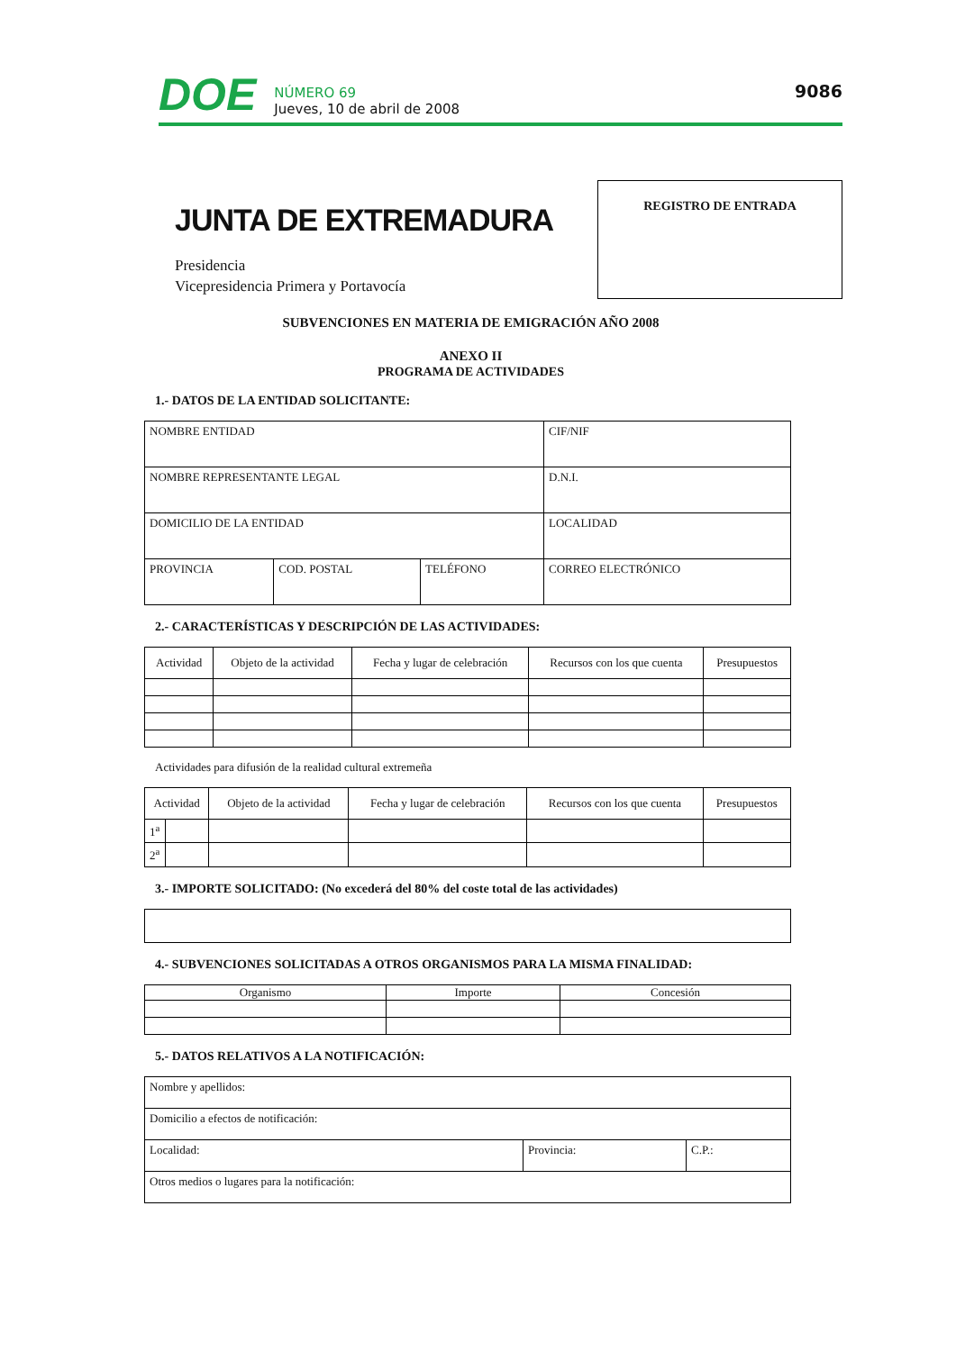DOE NÚMERO 69
Jueves, 10 de abril de 2008 9086
JUNTA DE EXTREMADURA
Presidencia
Vicepresidencia Primera y Portavocía
REGISTRO DE ENTRADA
SUBVENCIONES EN MATERIA DE EMIGRACIÓN AÑO 2008
ANEXO II
PROGRAMA DE ACTIVIDADES
1.- DATOS DE LA ENTIDAD SOLICITANTE:
| NOMBRE ENTIDAD | | | CIF/NIF |
| NOMBRE REPRESENTANTE LEGAL | | | D.N.I. |
| DOMICILIO DE LA ENTIDAD | | | LOCALIDAD |
| PROVINCIA | COD. POSTAL | TELÉFONO | CORREO ELECTRÓNICO |
2.- CARACTERÍSTICAS Y DESCRIPCIÓN DE LAS ACTIVIDADES:
| Actividad | Objeto de la actividad | Fecha y lugar de celebración | Recursos con los que cuenta | Presupuestos |
| --- | --- | --- | --- | --- |
Actividades para difusión de la realidad cultural extremeña
| Actividad | | Objeto de la actividad | Fecha y lugar de celebración | Recursos con los que cuenta | Presupuestos |
| --- | --- | --- | --- | --- | --- |
| 1<sup>a</sup> | | | | | |
| 2<sup>a</sup> | | | | | |
3.- IMPORTE SOLICITADO: (No excederá del 80% del coste total de las actividades)
4.- SUBVENCIONES SOLICITADAS A OTROS ORGANISMOS PARA LA MISMA FINALIDAD:
| Organismo | Importe | Concesión |
| --- | --- | --- |
5.- DATOS RELATIVOS A LA NOTIFICACIÓN:
| Nombre y apellidos: | | |
| Domicilio a efectos de notificación: | | |
| Localidad: | Provincia: | C.P.: |
| Otros medios o lugares para la notificación: | | |